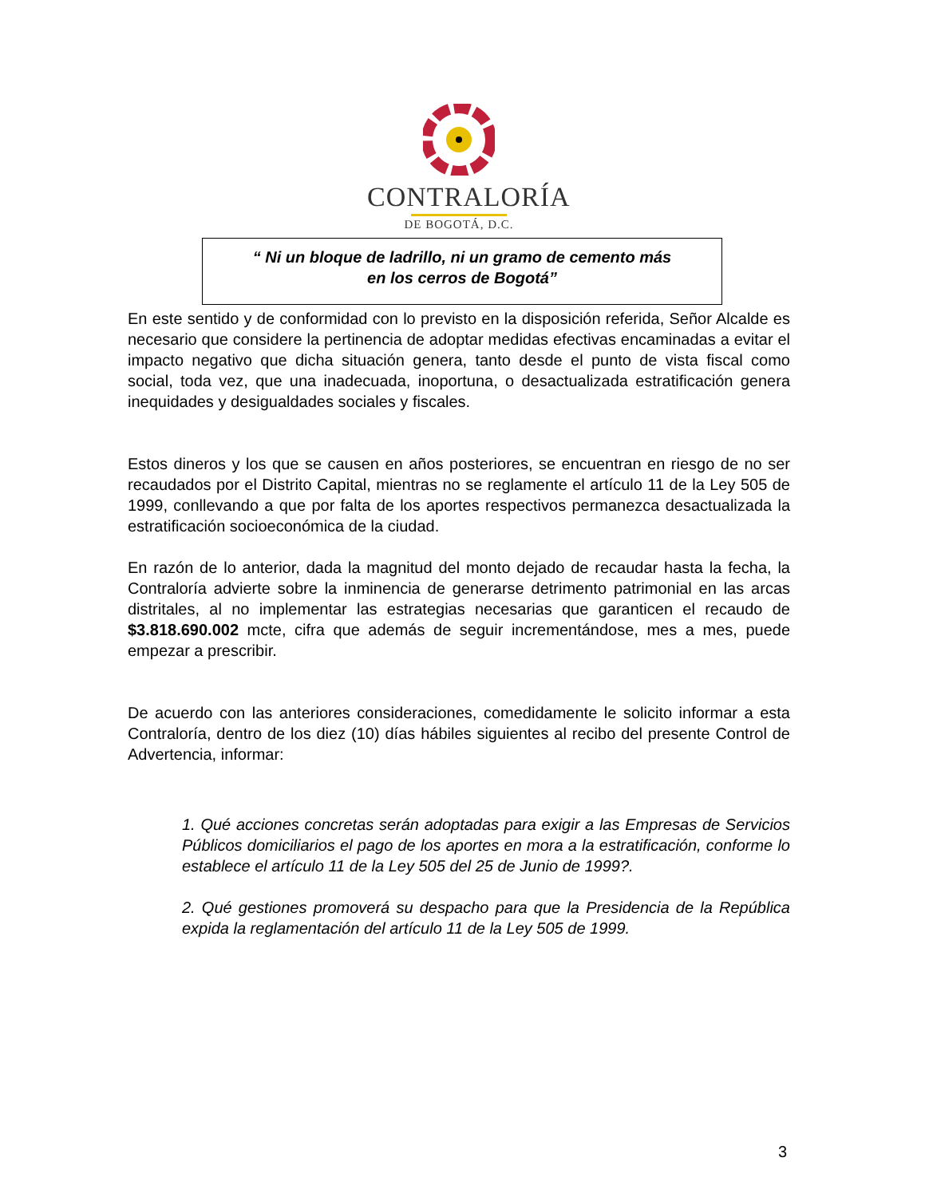CONTRALORÍA
DE BOGOTÁ, D.C.
“ Ni un bloque de ladrillo, ni un gramo de cemento más
en los cerros de Bogotá”
En este sentido y de conformidad con lo previsto en la disposición referida, Señor Alcalde es necesario que considere la pertinencia de adoptar medidas efectivas encaminadas a evitar el impacto negativo que dicha situación genera, tanto desde el punto de vista fiscal como social, toda vez, que una inadecuada, inoportuna, o desactualizada estratificación genera inequidades y desigualdades sociales y fiscales.
Estos dineros y los que se causen en años posteriores, se encuentran en riesgo de no ser recaudados por el Distrito Capital, mientras no se reglamente el artículo 11 de la Ley 505 de 1999, conllevando a que por falta de los aportes respectivos permanezca desactualizada la estratificación socioeconómica de la ciudad.
En razón de lo anterior, dada la magnitud del monto dejado de recaudar hasta la fecha, la Contraloría advierte sobre la inminencia de generarse detrimento patrimonial en las arcas distritales, al no implementar las estrategias necesarias que garanticen el recaudo de $3.818.690.002 mcte, cifra que además de seguir incrementándose, mes a mes, puede empezar a prescribir.
De acuerdo con las anteriores consideraciones, comedidamente le solicito informar a esta Contraloría, dentro de los diez (10) días hábiles siguientes al recibo del presente Control de Advertencia, informar:
1. Qué acciones concretas serán adoptadas para exigir a las Empresas de Servicios Públicos domiciliarios el pago de los aportes en mora a la estratificación, conforme lo establece el artículo 11 de la Ley 505 del 25 de Junio de 1999?.
2. Qué gestiones promoverá su despacho para que la Presidencia de la República expida la reglamentación del artículo 11 de la Ley 505 de 1999.
3